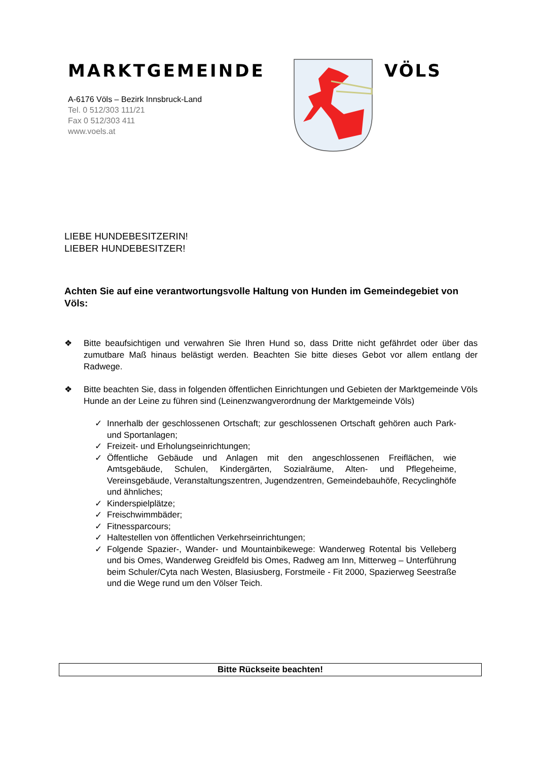MARKTGEMEINDE
A-6176 Völs – Bezirk Innsbruck-Land
Tel. 0 512/303 111/21
Fax 0 512/303 411
www.voels.at
VÖLS
LIEBE HUNDEBESITZERIN!
LIEBER HUNDEBESITZER!
Achten Sie auf eine verantwortungsvolle Haltung von Hunden im Gemeindegebiet von Völs:
❖ Bitte beaufsichtigen und verwahren Sie Ihren Hund so, dass Dritte nicht gefährdet oder über das zumutbare Maß hinaus belästigt werden. Beachten Sie bitte dieses Gebot vor allem entlang der Radwege.
❖ Bitte beachten Sie, dass in folgenden öffentlichen Einrichtungen und Gebieten der Marktgemeinde Völs Hunde an der Leine zu führen sind (Leinenzwangverordnung der Marktgemeinde Völs)
✓ Innerhalb der geschlossenen Ortschaft; zur geschlossenen Ortschaft gehören auch Park- und Sportanlagen;
✓ Freizeit- und Erholungseinrichtungen;
✓ Öffentliche Gebäude und Anlagen mit den angeschlossenen Freiflächen, wie Amtsgebäude, Schulen, Kindergärten, Sozialräume, Alten- und Pflegeheime, Vereinsgebäude, Veranstaltungszentren, Jugendzentren, Gemeindebauhöfe, Recyclinghöfe und ähnliches;
✓ Kinderspielplätze;
✓ Freischwimmbäder;
✓ Fitnessparcours;
✓ Haltestellen von öffentlichen Verkehrseinrichtungen;
✓ Folgende Spazier-, Wander- und Mountainbikewege: Wanderweg Rotental bis Velleberg und bis Omes, Wanderweg Greidfeld bis Omes, Radweg am Inn, Mitterweg – Unterführung beim Schuler/Cyta nach Westen, Blasiusberg, Forstmeile - Fit 2000, Spazierweg Seestraße und die Wege rund um den Völser Teich.
Bitte Rückseite beachten!